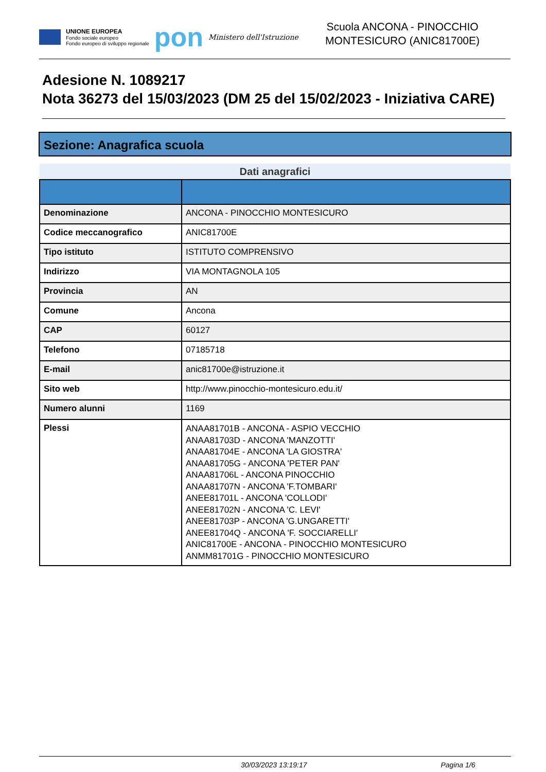UNIONE EUROPEA
Fondo sociale europeo
Fondo europeo di sviluppo regionale
pon
Ministero dell'Istruzione
Scuola ANCONA - PINOCCHIO
MONTESICURO (ANIC81700E)
Adesione N. 1089217
Nota 36273 del 15/03/2023 (DM 25 del 15/02/2023 - Iniziativa CARE)
Sezione: Anagrafica scuola
| Dati anagrafici | |
| --- | --- |
| Denominazione | ANCONA - PINOCCHIO MONTESICURO |
| Codice meccanografico | ANIC81700E |
| Tipo istituto | ISTITUTO COMPRENSIVO |
| Indirizzo | VIA MONTAGNOLA 105 |
| Provincia | AN |
| Comune | Ancona |
| CAP | 60127 |
| Telefono | 07185718 |
| E-mail | anic81700e@istruzione.it |
| Sito web | http://www.pinocchio-montesicuro.edu.it/ |
| Numero alunni | 1169 |
| Plessi | ANAA81701B - ANCONA - ASPIO VECCHIO ANAA81703D - ANCONA 'MANZOTTI' ANAA81704E - ANCONA 'LA GIOSTRA' ANAA81705G - ANCONA 'PETER PAN' ANAA81706L - ANCONA PINOCCHIO ANAA81707N - ANCONA 'F.TOMBARI' ANEE81701L - ANCONA 'COLLODI' ANEE81702N - ANCONA 'C. LEVI' ANEE81703P - ANCONA 'G.UNGARETTI' ANEE81704Q - ANCONA 'F. SOCCIARELLI' ANIC81700E - ANCONA - PINOCCHIO MONTESICURO ANMM81701G - PINOCCHIO MONTESICURO |
30/03/2023 13:19:17 Pagina 1/6